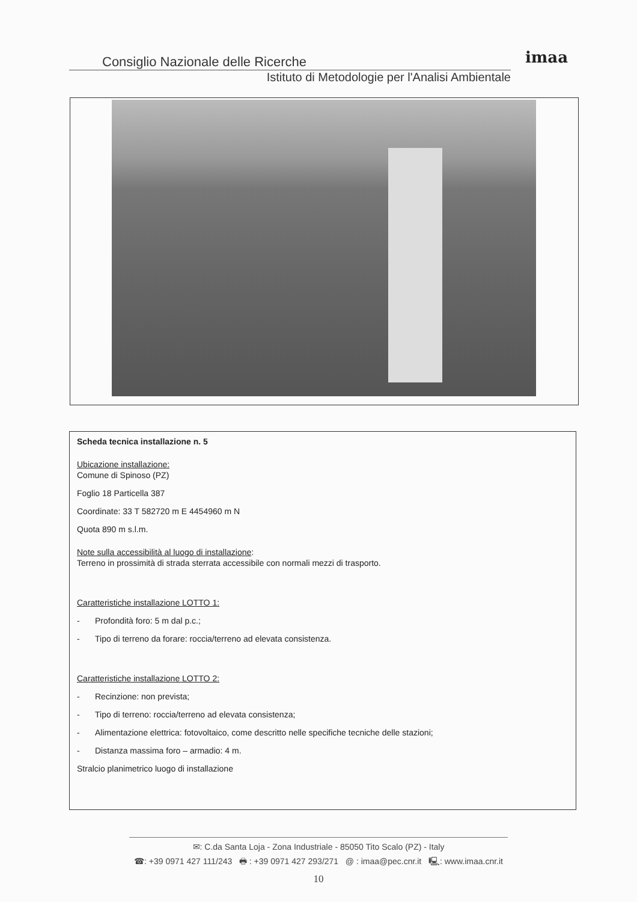Consiglio Nazionale delle Ricerche
Istituto di Metodologie per l'Analisi Ambientale
imaa
Scheda tecnica installazione n. 5
Ubicazione installazione:
Comune di Spinoso (PZ)
Foglio 18 Particella 387
Coordinate: 33 T 582720 m E 4454960 m N
Quota 890 m s.l.m.
Note sulla accessibilità al luogo di installazione:
Terreno in prossimità di strada sterrata accessibile con normali mezzi di trasporto.
Caratteristiche installazione LOTTO 1:
- Profondità foro: 5 m dal p.c.;
- Tipo di terreno da forare: roccia/terreno ad elevata consistenza.
Caratteristiche installazione LOTTO 2:
- Recinzione: non prevista;
- Tipo di terreno: roccia/terreno ad elevata consistenza;
- Alimentazione elettrica: fotovoltaico, come descritto nelle specifiche tecniche delle stazioni;
- Distanza massima foro – armadio: 4 m.
Stralcio planimetrico luogo di installazione
✉: C.da Santa Loja - Zona Industriale - 85050 Tito Scalo (PZ) - Italy
☎: +39 0971 427 111/243 🖶 : +39 0971 427 293/271 @ : imaa@pec.cnr.it 🖳: www.imaa.cnr.it
10